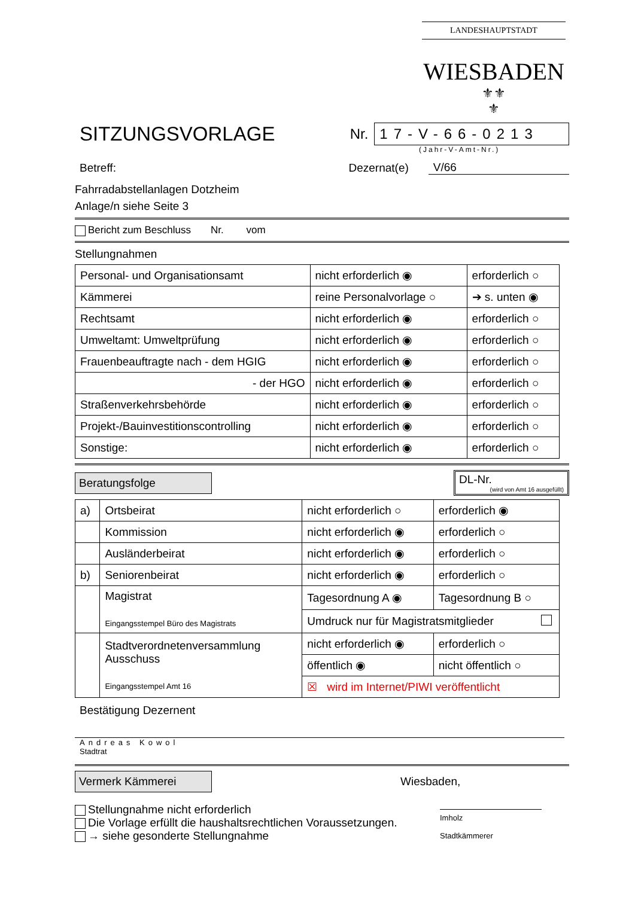LANDESHAUPTSTADT
WIESBADEN
⚜⚜
⚜
SITZUNGSVORLAGE
Nr.
17-V-66-0213
(Jahr-V-Amt-Nr.)
Betreff: Dezernat(e) V/66
Fahrradabstellanlagen Dotzheim
Anlage/n siehe Seite 3
Bericht zum Beschluss Nr. vom
Stellungnahmen
| Personal- und Organisationsamt | nicht erforderlich ◉ | erforderlich ○ |
| Kämmerei | reine Personalvorlage ○ | ➔ s. unten ◉ |
| Rechtsamt | nicht erforderlich ◉ | erforderlich ○ |
| Umweltamt: Umweltprüfung | nicht erforderlich ◉ | erforderlich ○ |
| Frauenbeauftragte nach - dem HGIG | nicht erforderlich ◉ | erforderlich ○ |
| - der HGO | nicht erforderlich ◉ | erforderlich ○ |
| Straßenverkehrsbehörde | nicht erforderlich ◉ | erforderlich ○ |
| Projekt-/Bauinvestitionscontrolling | nicht erforderlich ◉ | erforderlich ○ |
| Sonstige: | nicht erforderlich ◉ | erforderlich ○ |
Beratungsfolge
DL-Nr.
(wird von Amt 16 ausgefüllt)
| a) | Ortsbeirat | nicht erforderlich ○ | erforderlich ◉ |
| | Kommission | nicht erforderlich ◉ | erforderlich ○ |
| | Ausländerbeirat | nicht erforderlich ◉ | erforderlich ○ |
| b) | Seniorenbeirat | nicht erforderlich ◉ | erforderlich ○ |
| | Magistrat Eingangsstempel Büro des Magistrats | Tagesordnung A ◉ | Tagesordnung B ○ |
| | | Umdruck nur für Magistratsmitglieder | |
| | Stadtverordnetenversammlung Ausschuss Eingangsstempel Amt 16 | nicht erforderlich ◉ | erforderlich ○ |
| | | öffentlich ◉ | nicht öffentlich ○ |
| | | ☒ wird im Internet/PIWI veröffentlicht | |
Bestätigung Dezernent
Andreas Kowol
Stadtrat
Vermerk Kämmerei Wiesbaden,
Stellungnahme nicht erforderlich
Die Vorlage erfüllt die haushaltsrechtlichen Voraussetzungen.
→ siehe gesonderte Stellungnahme
Imholz
Stadtkämmerer